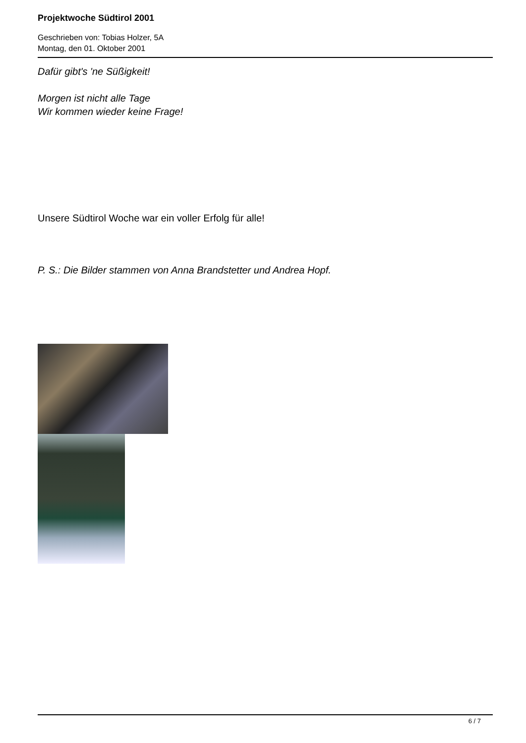Projektwoche Südtirol 2001
Geschrieben von: Tobias Holzer, 5A
Montag, den 01. Oktober 2001
Dafür gibt's 'ne Süßigkeit!
Morgen ist nicht alle Tage
Wir kommen wieder keine Frage!
Unsere Südtirol Woche war ein voller Erfolg für alle!
P. S.: Die Bilder stammen von Anna Brandstetter und Andrea Hopf.
6 / 7